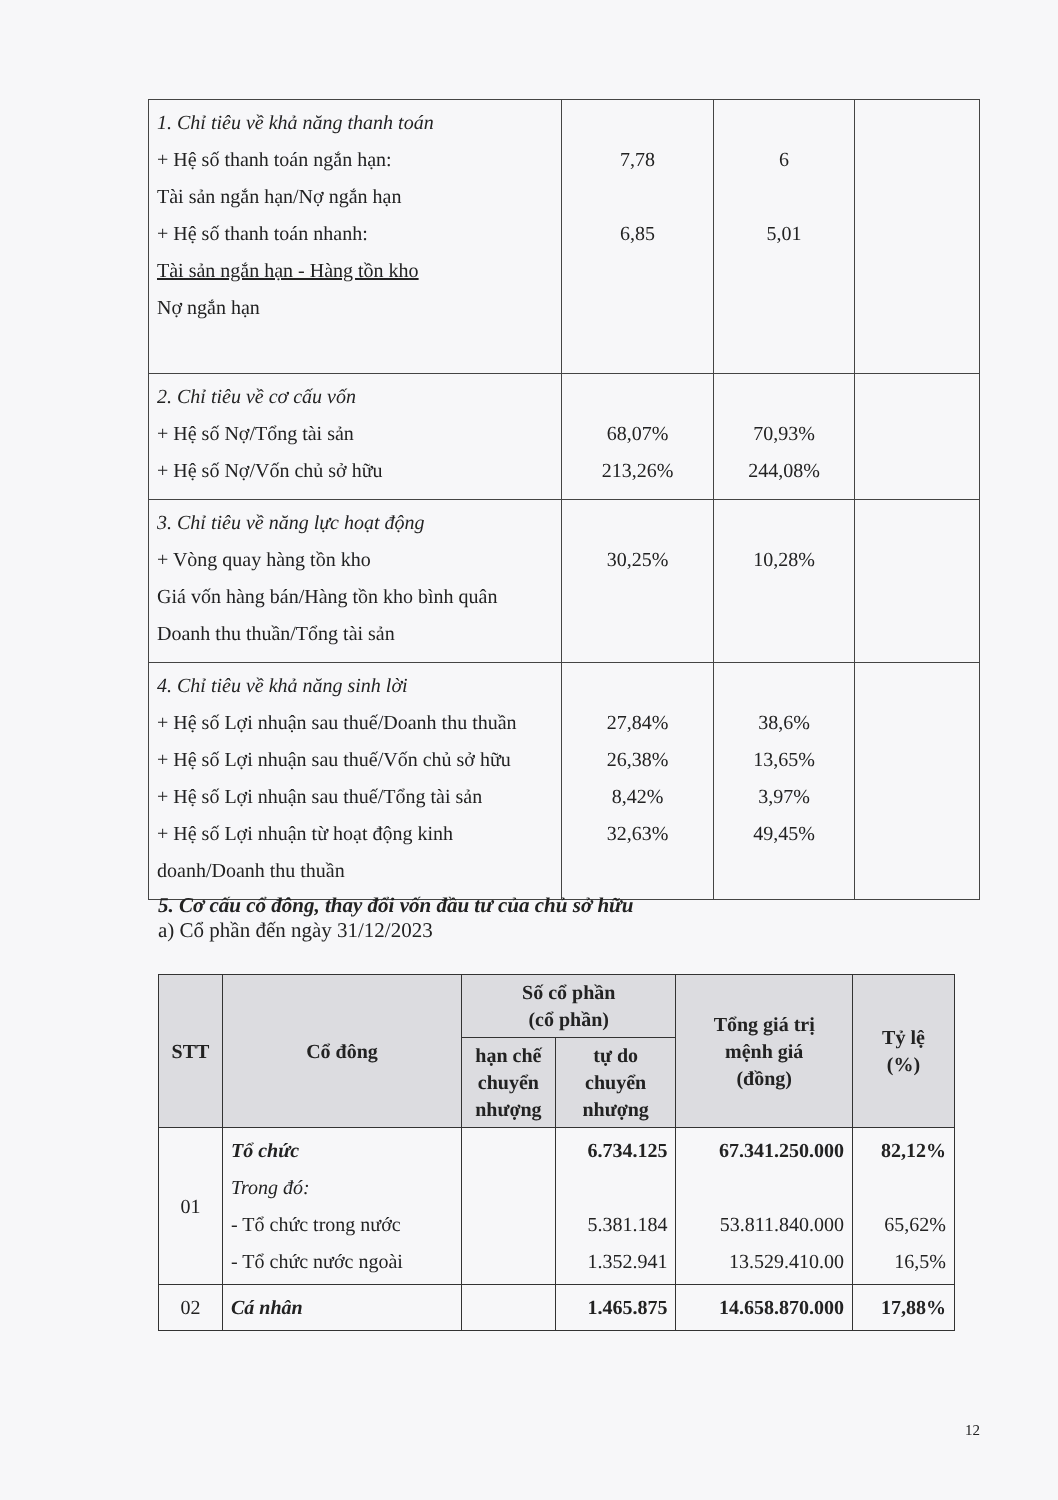| 1. Chỉ tiêu về khả năng thanh toán + Hệ số thanh toán ngắn hạn: Tài sản ngắn hạn/Nợ ngắn hạn + Hệ số thanh toán nhanh: Tài sản ngắn hạn - Hàng tồn kho Nợ ngắn hạn | 7,78 6,85 | 6 5,01 | |
| 2. Chỉ tiêu về cơ cấu vốn + Hệ số Nợ/Tổng tài sản + Hệ số Nợ/Vốn chủ sở hữu | 68,07% 213,26% | 70,93% 244,08% | |
| 3. Chỉ tiêu về năng lực hoạt động + Vòng quay hàng tồn kho Giá vốn hàng bán/Hàng tồn kho bình quân Doanh thu thuần/Tổng tài sản | 30,25% | 10,28% | |
| 4. Chỉ tiêu về khả năng sinh lời + Hệ số Lợi nhuận sau thuế/Doanh thu thuần + Hệ số Lợi nhuận sau thuế/Vốn chủ sở hữu + Hệ số Lợi nhuận sau thuế/Tổng tài sản + Hệ số Lợi nhuận từ hoạt động kinh doanh/Doanh thu thuần | 27,84% 26,38% 8,42% 32,63% | 38,6% 13,65% 3,97% 49,45% | |
5. Cơ cấu cổ đông, thay đổi vốn đầu tư của chủ sở hữu
a) Cổ phần đến ngày 31/12/2023
| STT | Cổ đông | Số cổ phần (cổ phần) | | Tổng giá trị mệnh giá (đồng) | Tỷ lệ (%) |
| --- | --- | --- | --- | --- | --- |
| | | hạn chế chuyển nhượng | tự do chuyển nhượng | | |
| 01 | Tổ chức Trong đó: - Tổ chức trong nước - Tổ chức nước ngoài | | 6.734.125 5.381.184 1.352.941 | 67.341.250.000 53.811.840.000 13.529.410.00 | 82,12% 65,62% 16,5% |
| 02 | Cá nhân | | 1.465.875 | 14.658.870.000 | 17,88% |
12